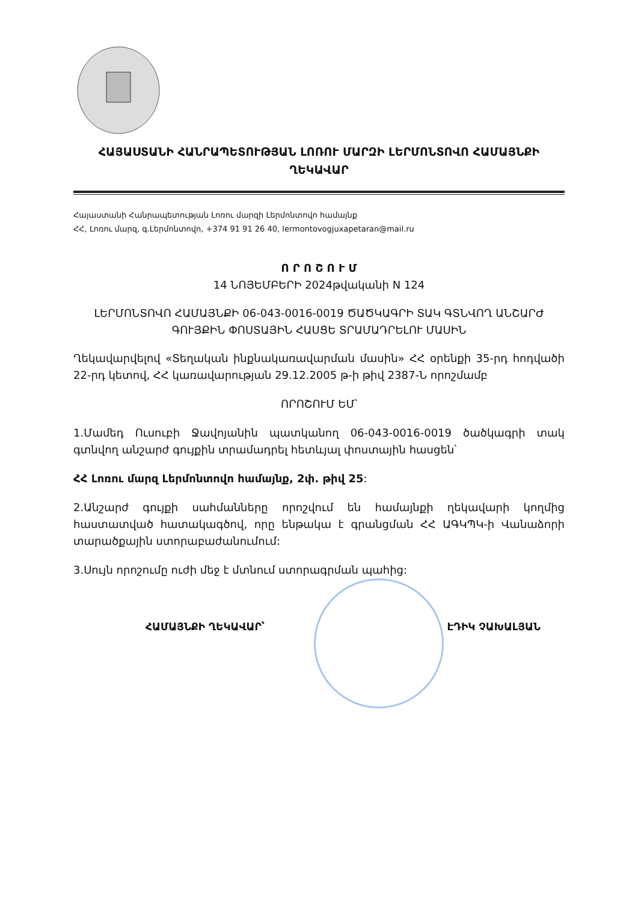ՀԱՅԱՍՏԱՆԻ ՀԱՆՐԱՊԵՏՈՒԹՅԱՆ ԼՈՌՈՒ ՄԱՐԶԻ ԼԵՐՄՈՆՏՈՎՈ ՀԱՄԱՅՆՔԻ
ՂԵԿԱՎԱՐ
Հայաստանի Հանրապետության Լոռու մարզի Լերմոնտովո համայնք
ՀՀ, Լոռու մարզ, գ.Լերմոնտովո, +374 91 91 26 40, lermontovogjuxapetaran@mail.ru
Ո Ր Ո Շ Ո Ւ Մ
14 ՆՈՅԵՄԲԵՐԻ 2024թվականի N 124
ԼԵՐՄՈՆՏՈՎՈ ՀԱՄԱՅՆՔԻ 06-043-0016-0019 ԾԱԾԿԱԳՐԻ ՏԱԿ ԳՏՆՎՈՂ ԱՆՇԱՐԺ ԳՈՒՅՔԻՆ ՓՈՍՏԱՅԻՆ ՀԱՍՑԵ ՏՐԱՄԱԴՐԵԼՈՒ ՄԱՍԻՆ
Ղեկավարվելով «Տեղական ինքնակառավարման մասին» ՀՀ օրենքի 35-րդ հոդվածի 22-րդ կետով, ՀՀ կառավարության 29.12.2005 թ-ի թիվ 2387-Ն որոշմամբ
ՈՐՈՇՈՒՄ ԵՄ՝
1.Մամեդ Ուսուբի Ջավոյանին պատկանող 06-043-0016-0019 ծածկագրի տակ գտնվող անշարժ գույքին տրամադրել հետևյալ փոստային հասցեն՝
ՀՀ Լոռու մարզ Լերմոնտովո համայնք, 2փ. թիվ 25:
2.Անշարժ գույքի սահմանները որոշվում են համայնքի ղեկավարի կողմից հաստատված հատակագծով, որը ենթակա է գրանցման ՀՀ ԱԳԿՊԿ-ի Վանաձորի տարածքային ստորաբաժանումում:
3.Սույն որոշումը ուժի մեջ է մտնում ստորագրման պահից:
ՀԱՄԱՅՆՔԻ ՂԵԿԱՎԱՐ՝ ԷԴԻԿ ՉԱԽԱԼՅԱՆ